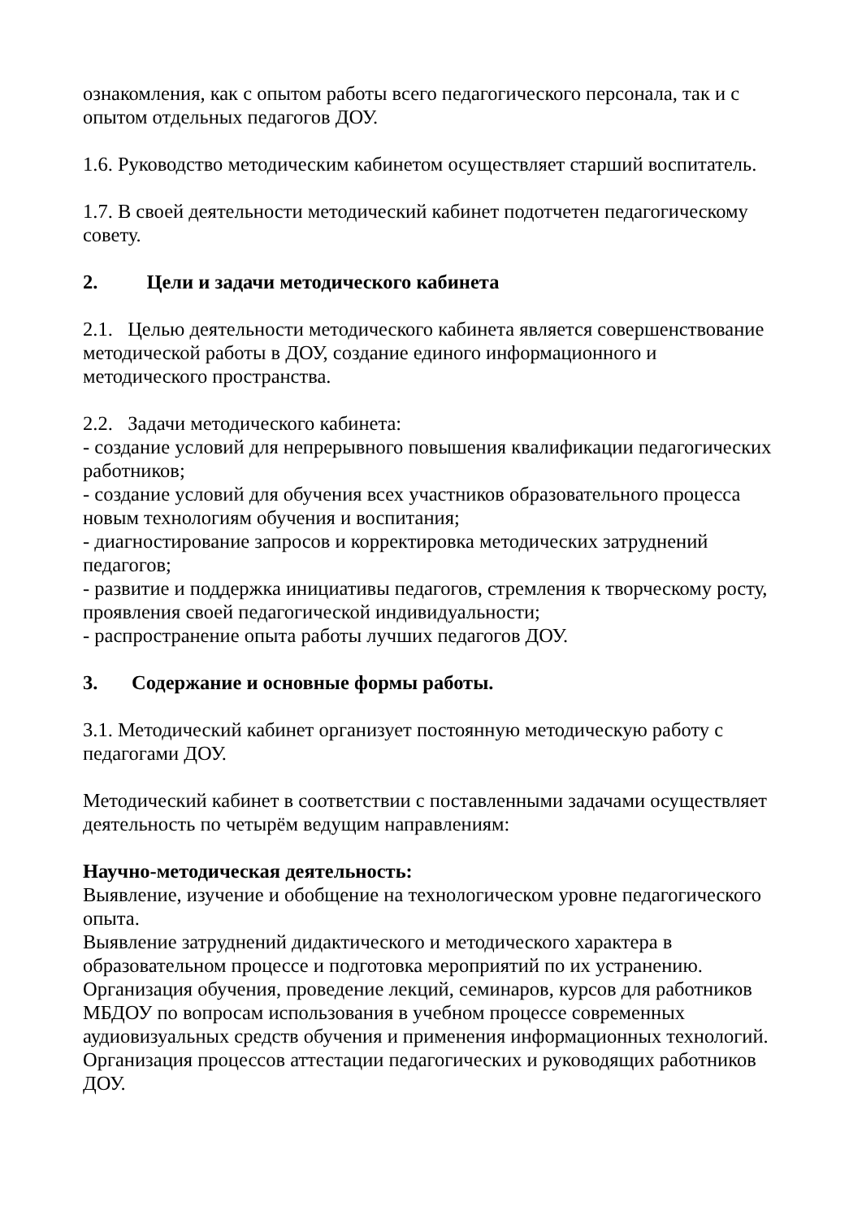ознакомления, как с опытом работы всего педагогического персонала, так и с опытом отдельных педагогов ДОУ.
1.6. Руководство методическим кабинетом осуществляет старший воспитатель.
1.7. В своей деятельности методический кабинет подотчетен педагогическому совету.
2. Цели и задачи методического кабинета
2.1. Целью деятельности методического кабинета является совершенствование методической работы в ДОУ, создание единого информационного и методического пространства.
2.2. Задачи методического кабинета:
- создание условий для непрерывного повышения квалификации педагогических работников;
- создание условий для обучения всех участников образовательного процесса новым технологиям обучения и воспитания;
- диагностирование запросов и корректировка методических затруднений педагогов;
- развитие и поддержка инициативы педагогов, стремления к творческому росту, проявления своей педагогической индивидуальности;
- распространение опыта работы лучших педагогов ДОУ.
3. Содержание и основные формы работы.
3.1. Методический кабинет организует постоянную методическую работу с педагогами ДОУ.
Методический кабинет в соответствии с поставленными задачами осуществляет деятельность по четырём ведущим направлениям:
Научно-методическая деятельность:
Выявление, изучение и обобщение на технологическом уровне педагогического опыта.
Выявление затруднений дидактического и методического характера в образовательном процессе и подготовка мероприятий по их устранению.
Организация обучения, проведение лекций, семинаров, курсов для работников МБДОУ по вопросам использования в учебном процессе современных аудиовизуальных средств обучения и применения информационных технологий.
Организация процессов аттестации педагогических и руководящих работников ДОУ.